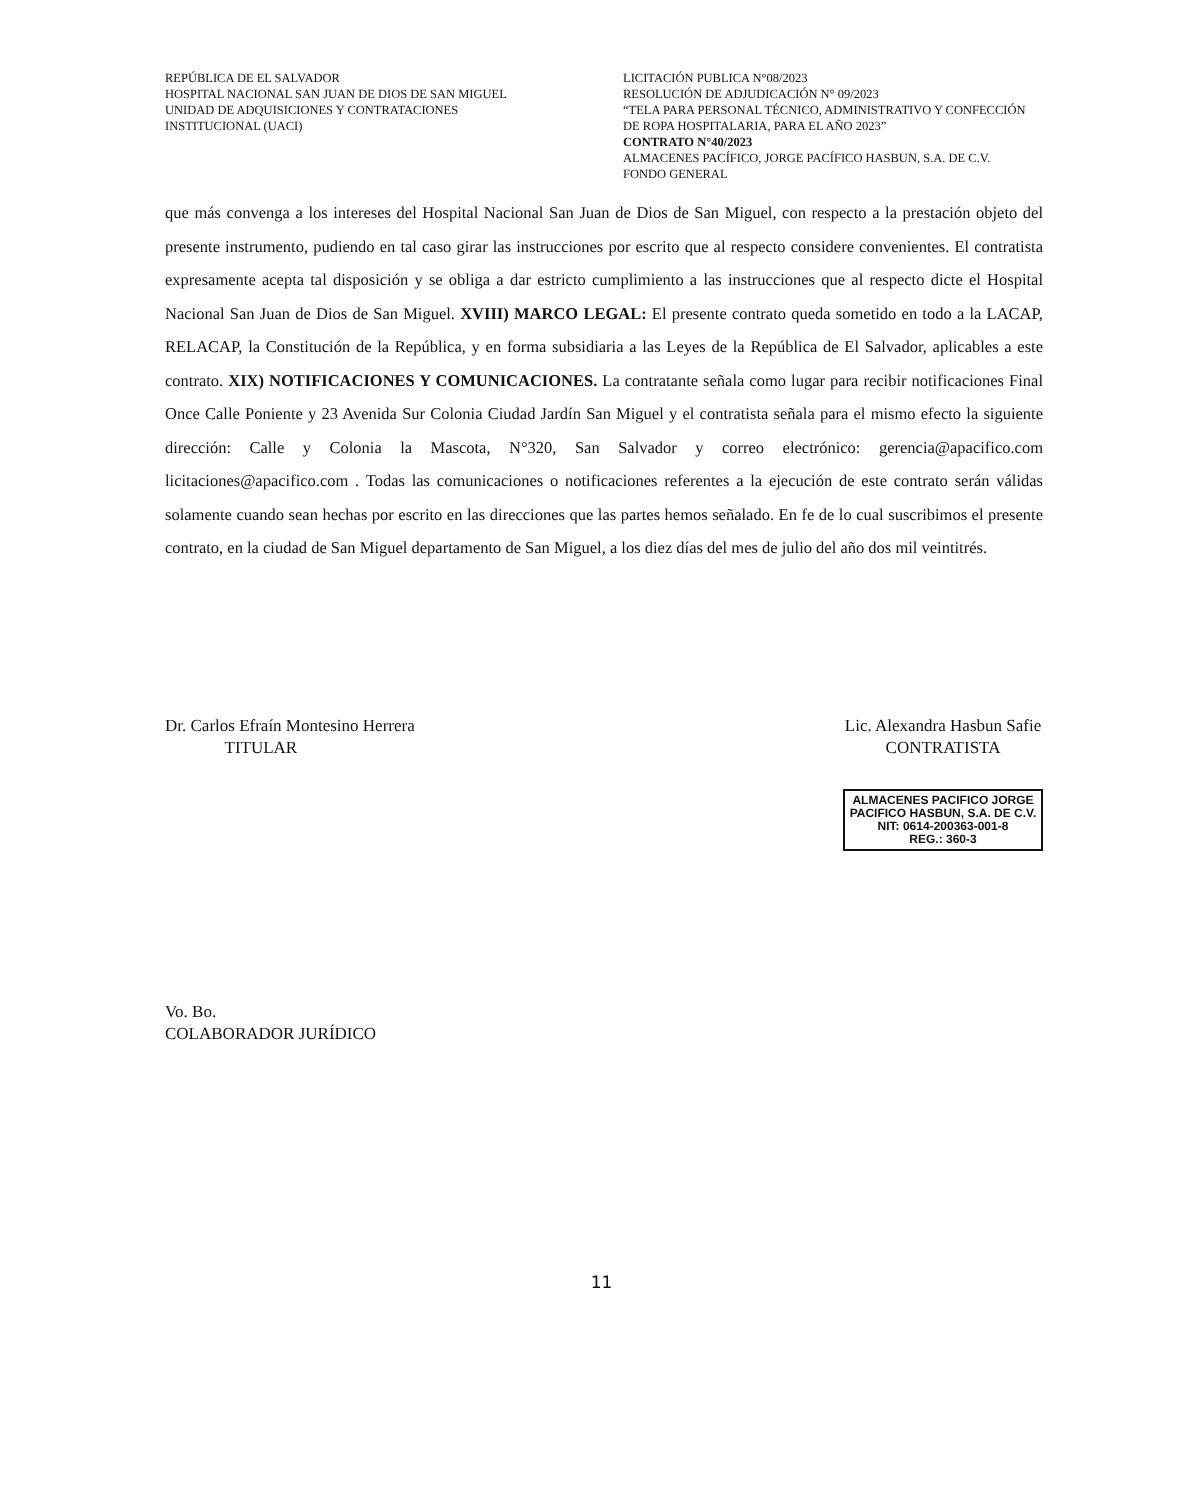REPÚBLICA DE EL SALVADOR
HOSPITAL NACIONAL SAN JUAN DE DIOS DE SAN MIGUEL
UNIDAD DE ADQUISICIONES Y CONTRATACIONES
INSTITUCIONAL (UACI)
LICITACIÓN PUBLICA N°08/2023
RESOLUCIÓN DE ADJUDICACIÓN N° 09/2023
“TELA PARA PERSONAL TÉCNICO, ADMINISTRATIVO Y CONFECCIÓN DE ROPA HOSPITALARIA, PARA EL AÑO 2023”
CONTRATO N°40/2023
ALMACENES PACÍFICO, JORGE PACÍFICO HASBUN, S.A. DE C.V.
FONDO GENERAL
que más convenga a los intereses del Hospital Nacional San Juan de Dios de San Miguel, con respecto a la prestación objeto del presente instrumento, pudiendo en tal caso girar las instrucciones por escrito que al respecto considere convenientes. El contratista expresamente acepta tal disposición y se obliga a dar estricto cumplimiento a las instrucciones que al respecto dicte el Hospital Nacional San Juan de Dios de San Miguel. XVIII) MARCO LEGAL: El presente contrato queda sometido en todo a la LACAP, RELACAP, la Constitución de la República, y en forma subsidiaria a las Leyes de la República de El Salvador, aplicables a este contrato. XIX) NOTIFICACIONES Y COMUNICACIONES. La contratante señala como lugar para recibir notificaciones Final Once Calle Poniente y 23 Avenida Sur Colonia Ciudad Jardín San Miguel y el contratista señala para el mismo efecto la siguiente dirección: Calle y Colonia la Mascota, N°320, San Salvador y correo electrónico: gerencia@apacifico.com licitaciones@apacifico.com . Todas las comunicaciones o notificaciones referentes a la ejecución de este contrato serán válidas solamente cuando sean hechas por escrito en las direcciones que las partes hemos señalado. En fe de lo cual suscribimos el presente contrato, en la ciudad de San Miguel departamento de San Miguel, a los diez días del mes de julio del año dos mil veintitrés.
Dr. Carlos Efraín Montesino Herrera
TITULAR
Lic. Alexandra Hasbun Safie
CONTRATISTA
ALMACENES PACIFICO JORGE
PACIFICO HASBUN, S.A. DE C.V.
NIT: 0614-200363-001-8
REG.: 360-3
Vo. Bo.
COLABORADOR JURÍDICO
11